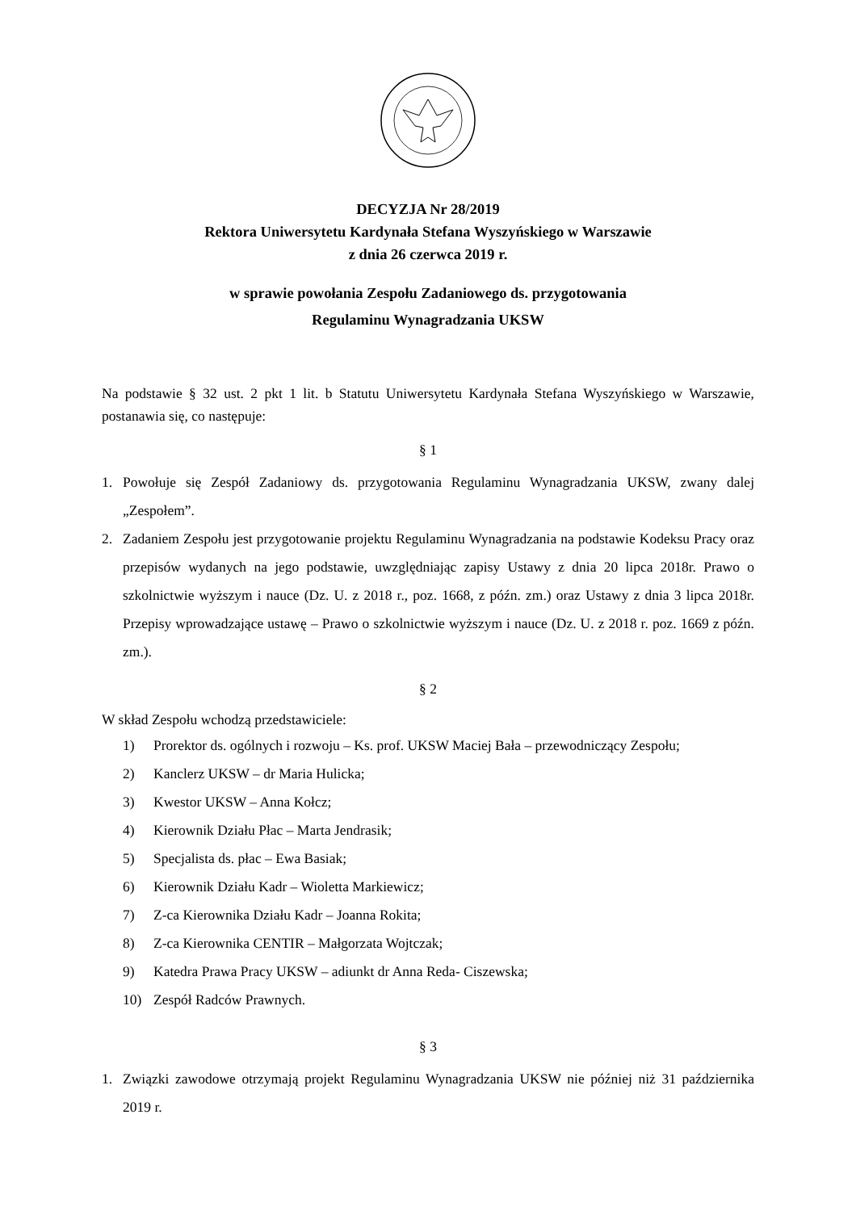DECYZJA Nr 28/2019
Rektora Uniwersytetu Kardynała Stefana Wyszyńskiego w Warszawie
z dnia 26 czerwca 2019 r.
w sprawie powołania Zespołu Zadaniowego ds. przygotowania
Regulaminu Wynagradzania UKSW
Na podstawie § 32 ust. 2 pkt 1 lit. b Statutu Uniwersytetu Kardynała Stefana Wyszyńskiego w Warszawie, postanawia się, co następuje:
§ 1
1. Powołuje się Zespół Zadaniowy ds. przygotowania Regulaminu Wynagradzania UKSW, zwany dalej „Zespołem”.
2. Zadaniem Zespołu jest przygotowanie projektu Regulaminu Wynagradzania na podstawie Kodeksu Pracy oraz przepisów wydanych na jego podstawie, uwzględniając zapisy Ustawy z dnia 20 lipca 2018r. Prawo o szkolnictwie wyższym i nauce (Dz. U. z 2018 r., poz. 1668, z późn. zm.) oraz Ustawy z dnia 3 lipca 2018r. Przepisy wprowadzające ustawę – Prawo o szkolnictwie wyższym i nauce (Dz. U. z 2018 r. poz. 1669 z późn. zm.).
§ 2
W skład Zespołu wchodzą przedstawiciele:
1) Prorektor ds. ogólnych i rozwoju – Ks. prof. UKSW Maciej Bała – przewodniczący Zespołu;
2) Kanclerz UKSW – dr Maria Hulicka;
3) Kwestor UKSW – Anna Kołcz;
4) Kierownik Działu Płac – Marta Jendrasik;
5) Specjalista ds. płac – Ewa Basiak;
6) Kierownik Działu Kadr – Wioletta Markiewicz;
7) Z-ca Kierownika Działu Kadr – Joanna Rokita;
8) Z-ca Kierownika CENTIR – Małgorzata Wojtczak;
9) Katedra Prawa Pracy UKSW – adiunkt dr Anna Reda- Ciszewska;
10) Zespół Radców Prawnych.
§ 3
1. Związki zawodowe otrzymają projekt Regulaminu Wynagradzania UKSW nie później niż 31 października 2019 r.